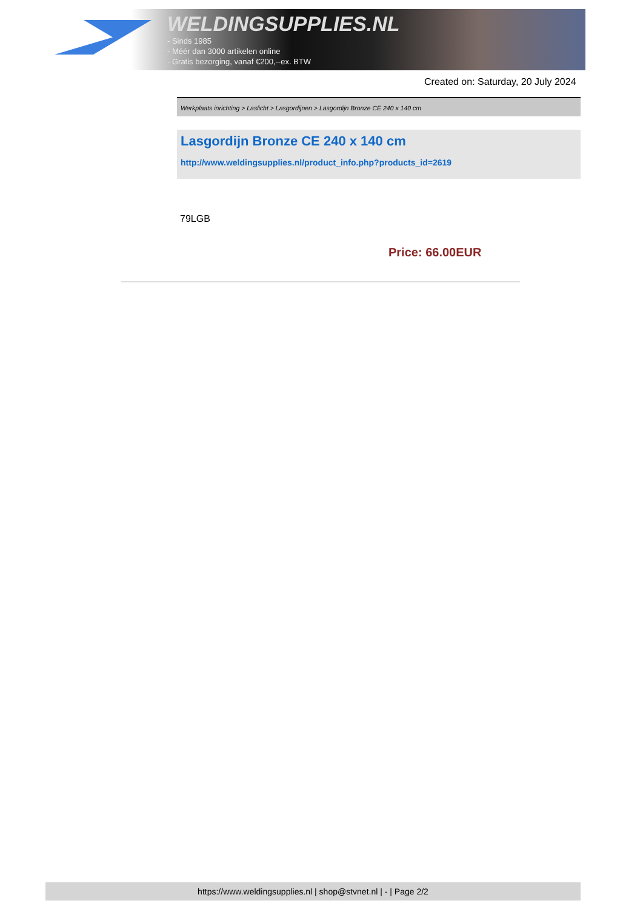WELDINGSUPPLIES.NL
- Sinds 1985
- Méér dan 3000 artikelen online
- Gratis bezorging, vanaf €200,--ex. BTW
Created on: Saturday, 20 July 2024
Werkplaats inrichting > Laslicht > Lasgordijnen > Lasgordijn Bronze CE 240 x 140 cm
Lasgordijn Bronze CE 240 x 140 cm
http://www.weldingsupplies.nl/product_info.php?products_id=2619
79LGB
Price: 66.00EUR
https://www.weldingsupplies.nl | shop@stvnet.nl | - | Page 2/2